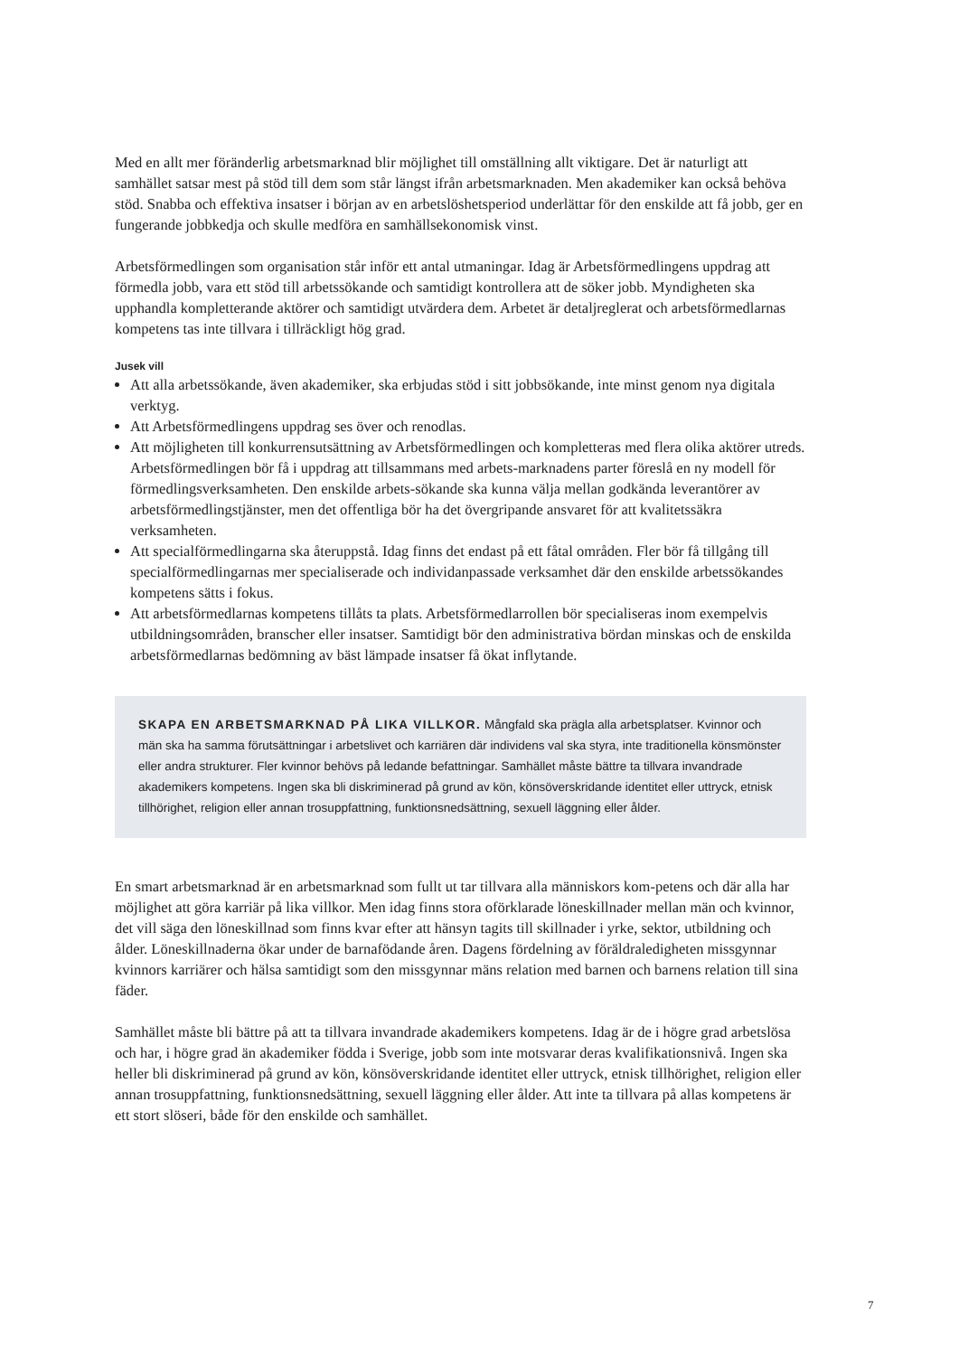Med en allt mer föränderlig arbetsmarknad blir möjlighet till omställning allt viktigare. Det är naturligt att samhället satsar mest på stöd till dem som står längst ifrån arbetsmarknaden. Men akademiker kan också behöva stöd. Snabba och effektiva insatser i början av en arbetslöshetsperiod underlättar för den enskilde att få jobb, ger en fungerande jobbkedja och skulle medföra en samhällsekonomisk vinst.
Arbetsförmedlingen som organisation står inför ett antal utmaningar. Idag är Arbetsförmedlingens uppdrag att förmedla jobb, vara ett stöd till arbetssökande och samtidigt kontrollera att de söker jobb. Myndigheten ska upphandla kompletterande aktörer och samtidigt utvärdera dem. Arbetet är detaljreglerat och arbetsförmedlarnas kompetens tas inte tillvara i tillräckligt hög grad.
Jusek vill
Att alla arbetssökande, även akademiker, ska erbjudas stöd i sitt jobbsökande, inte minst genom nya digitala verktyg.
Att Arbetsförmedlingens uppdrag ses över och renodlas.
Att möjligheten till konkurrensutsättning av Arbetsförmedlingen och kompletteras med flera olika aktörer utreds. Arbetsförmedlingen bör få i uppdrag att tillsammans med arbets-marknadens parter föreslå en ny modell för förmedlingsverksamheten. Den enskilde arbets-sökande ska kunna välja mellan godkända leverantörer av arbetsförmedlingstjänster, men det offentliga bör ha det övergripande ansvaret för att kvalitetssäkra verksamheten.
Att specialförmedlingarna ska återuppstå. Idag finns det endast på ett fåtal områden. Fler bör få tillgång till specialförmedlingarnas mer specialiserade och individanpassade verksamhet där den enskilde arbetssökandes kompetens sätts i fokus.
Att arbetsförmedlarnas kompetens tillåts ta plats. Arbetsförmedlarrollen bör specialiseras inom exempelvis utbildningsområden, branscher eller insatser. Samtidigt bör den administrativa bördan minskas och de enskilda arbetsförmedlarnas bedömning av bäst lämpade insatser få ökat inflytande.
SKAPA EN ARBETSMARKNAD PÅ LIKA VILLKOR. Mångfald ska prägla alla arbetsplatser. Kvinnor och män ska ha samma förutsättningar i arbetslivet och karriären där individens val ska styra, inte traditionella könsmönster eller andra strukturer. Fler kvinnor behövs på ledande befattningar. Samhället måste bättre ta tillvara invandrade akademikers kompetens. Ingen ska bli diskriminerad på grund av kön, könsöverskridande identitet eller uttryck, etnisk tillhörighet, religion eller annan trosuppfattning, funktionsnedsättning, sexuell läggning eller ålder.
En smart arbetsmarknad är en arbetsmarknad som fullt ut tar tillvara alla människors kom-petens och där alla har möjlighet att göra karriär på lika villkor. Men idag finns stora oförklarade löneskillnader mellan män och kvinnor, det vill säga den löneskillnad som finns kvar efter att hänsyn tagits till skillnader i yrke, sektor, utbildning och ålder. Löneskillnaderna ökar under de barnafödande åren. Dagens fördelning av föräldraledigheten missgynnar kvinnors karriärer och hälsa samtidigt som den missgynnar mäns relation med barnen och barnens relation till sina fäder.
Samhället måste bli bättre på att ta tillvara invandrade akademikers kompetens. Idag är de i högre grad arbetslösa och har, i högre grad än akademiker födda i Sverige, jobb som inte motsvarar deras kvalifikationsnivå. Ingen ska heller bli diskriminerad på grund av kön, könsöverskridande identitet eller uttryck, etnisk tillhörighet, religion eller annan trosuppfattning, funktionsnedsättning, sexuell läggning eller ålder. Att inte ta tillvara på allas kompetens är ett stort slöseri, både för den enskilde och samhället.
7